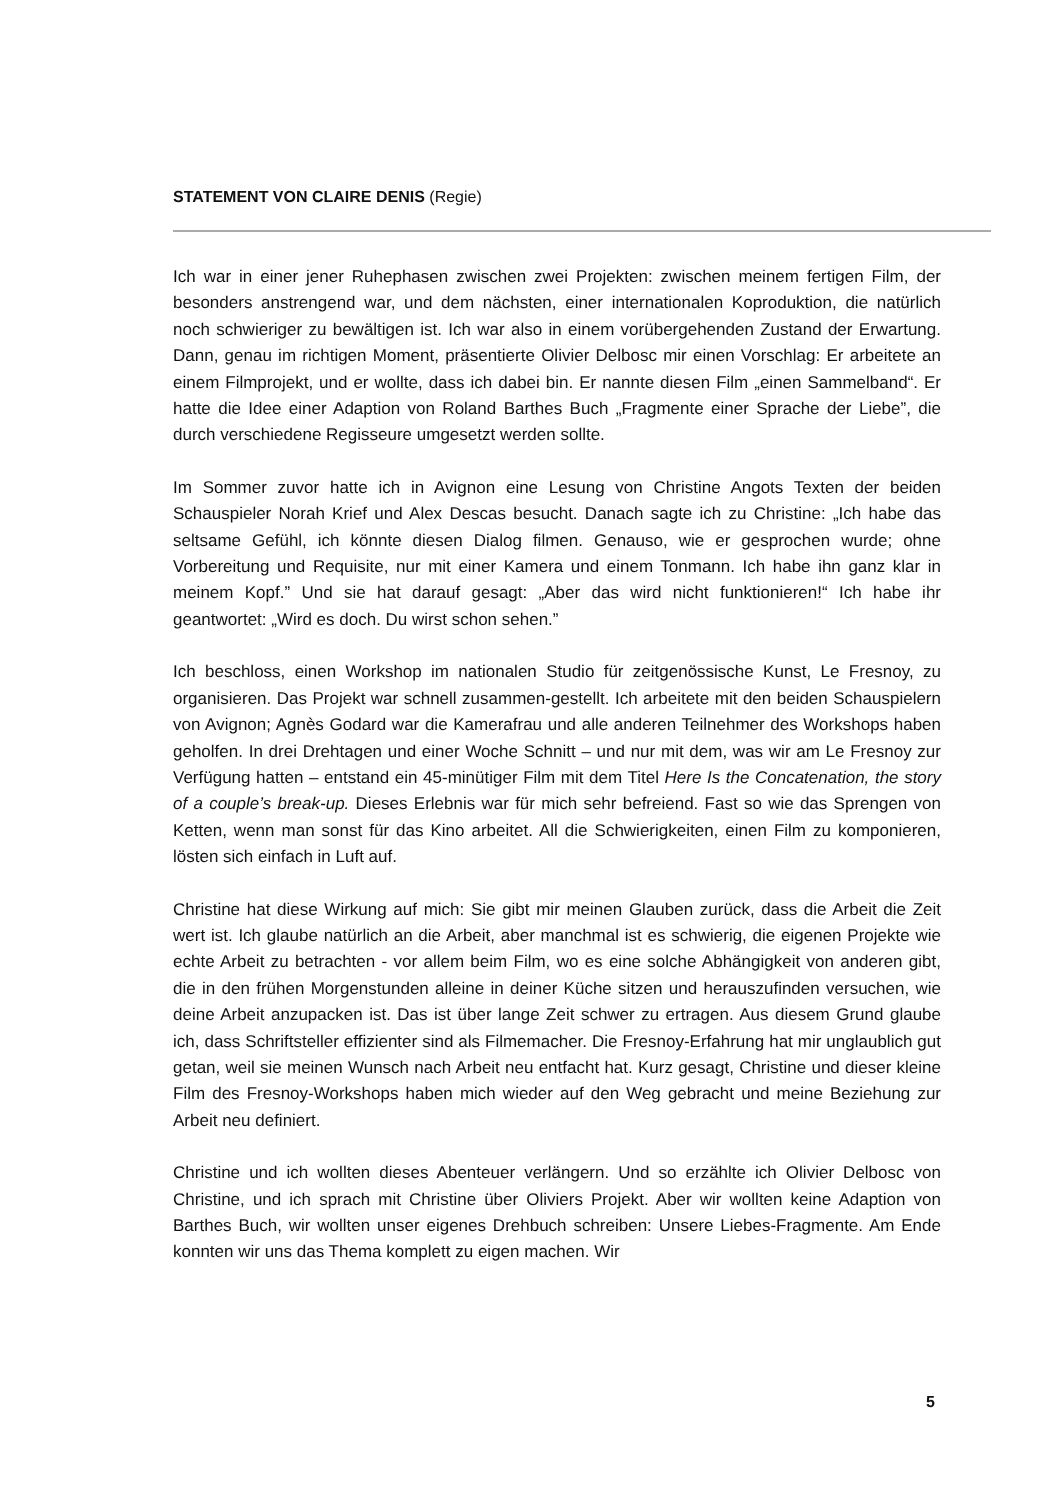STATEMENT VON CLAIRE DENIS (Regie)
Ich war in einer jener Ruhephasen zwischen zwei Projekten: zwischen meinem fertigen Film, der besonders anstrengend war, und dem nächsten, einer internationalen Koproduktion, die natürlich noch schwieriger zu bewältigen ist. Ich war also in einem vorübergehenden Zustand der Erwartung. Dann, genau im richtigen Moment, präsentierte Olivier Delbosc mir einen Vorschlag: Er arbeitete an einem Filmprojekt, und er wollte, dass ich dabei bin. Er nannte diesen Film „einen Sammelband“. Er hatte die Idee einer Adaption von Roland Barthes Buch „Fragmente einer Sprache der Liebe”, die durch verschiedene Regisseure umgesetzt werden sollte.
Im Sommer zuvor hatte ich in Avignon eine Lesung von Christine Angots Texten der beiden Schauspieler Norah Krief und Alex Descas besucht. Danach sagte ich zu Christine: „Ich habe das seltsame Gefühl, ich könnte diesen Dialog filmen. Genauso, wie er gesprochen wurde; ohne Vorbereitung und Requisite, nur mit einer Kamera und einem Tonmann. Ich habe ihn ganz klar in meinem Kopf.” Und sie hat darauf gesagt: „Aber das wird nicht funktionieren!“ Ich habe ihr geantwortet: „Wird es doch. Du wirst schon sehen.”
Ich beschloss, einen Workshop im nationalen Studio für zeitgenössische Kunst, Le Fresnoy, zu organisieren. Das Projekt war schnell zusammen-gestellt. Ich arbeitete mit den beiden Schauspielern von Avignon; Agnès Godard war die Kamerafrau und alle anderen Teilnehmer des Workshops haben geholfen. In drei Drehtagen und einer Woche Schnitt – und nur mit dem, was wir am Le Fresnoy zur Verfügung hatten – entstand ein 45-minütiger Film mit dem Titel Here Is the Concatenation, the story of a couple’s break-up. Dieses Erlebnis war für mich sehr befreiend. Fast so wie das Sprengen von Ketten, wenn man sonst für das Kino arbeitet. All die Schwierigkeiten, einen Film zu komponieren, lösten sich einfach in Luft auf.
Christine hat diese Wirkung auf mich: Sie gibt mir meinen Glauben zurück, dass die Arbeit die Zeit wert ist. Ich glaube natürlich an die Arbeit, aber manchmal ist es schwierig, die eigenen Projekte wie echte Arbeit zu betrachten - vor allem beim Film, wo es eine solche Abhängigkeit von anderen gibt, die in den frühen Morgenstunden alleine in deiner Küche sitzen und herauszufinden versuchen, wie deine Arbeit anzupacken ist. Das ist über lange Zeit schwer zu ertragen. Aus diesem Grund glaube ich, dass Schriftsteller effizienter sind als Filmemacher. Die Fresnoy-Erfahrung hat mir unglaublich gut getan, weil sie meinen Wunsch nach Arbeit neu entfacht hat. Kurz gesagt, Christine und dieser kleine Film des Fresnoy-Workshops haben mich wieder auf den Weg gebracht und meine Beziehung zur Arbeit neu definiert.
Christine und ich wollten dieses Abenteuer verlängern. Und so erzählte ich Olivier Delbosc von Christine, und ich sprach mit Christine über Oliviers Projekt. Aber wir wollten keine Adaption von Barthes Buch, wir wollten unser eigenes Drehbuch schreiben: Unsere Liebes-Fragmente. Am Ende konnten wir uns das Thema komplett zu eigen machen. Wir
5